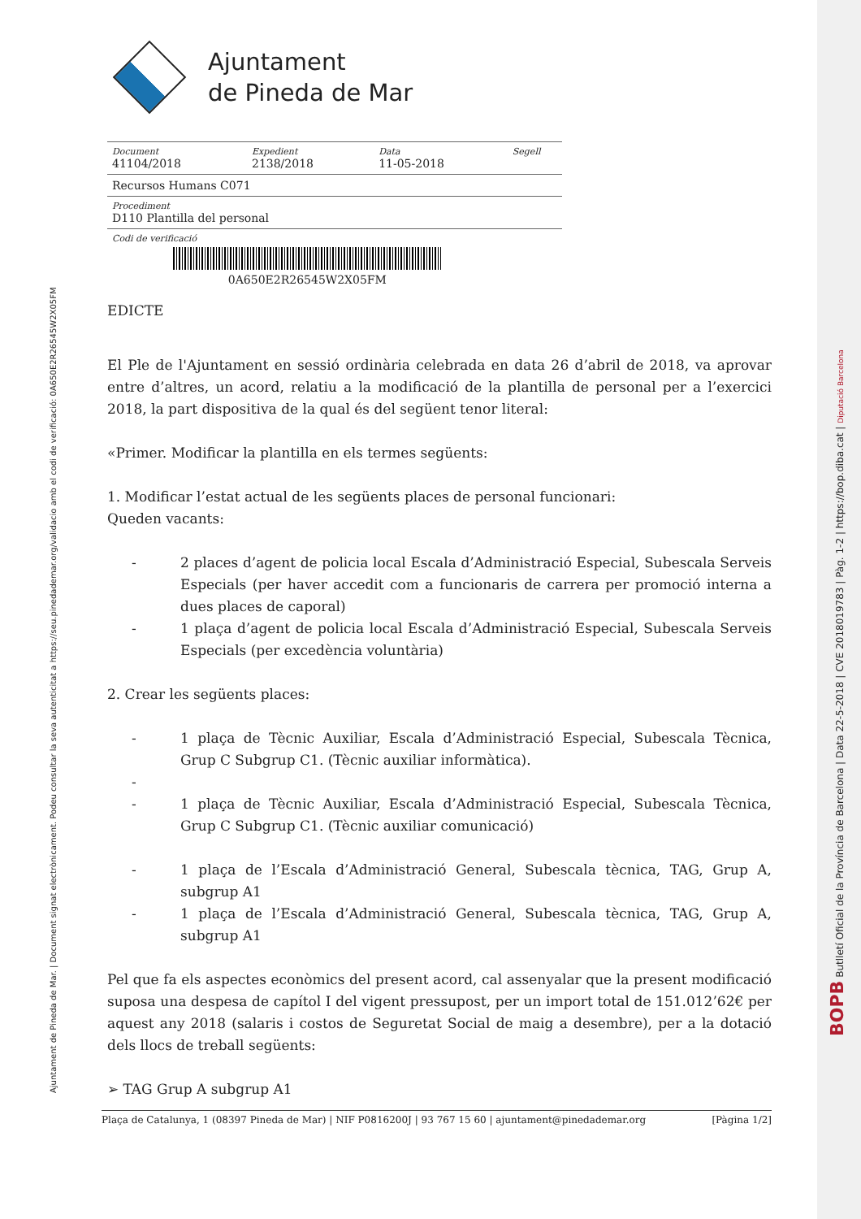Ajuntament
de Pineda de Mar
| Document 41104/2018 | Expedient 2138/2018 | Data 11-05-2018 | Segell |
| Recursos Humans C071 | | | |
| Procediment D110 Plantilla del personal | | | |
| Codi de verificació 0A650E2R26545W2X05FM | | | |
EDICTE
El Ple de l'Ajuntament en sessió ordinària celebrada en data 26 d’abril de 2018, va aprovar entre d’altres, un acord, relatiu a la modificació de la plantilla de personal per a l’exercici 2018, la part dispositiva de la qual és del següent tenor literal:
«Primer. Modificar la plantilla en els termes següents:
1. Modificar l’estat actual de les següents places de personal funcionari:
Queden vacants:
- 2 places d’agent de policia local Escala d’Administració Especial, Subescala Serveis Especials (per haver accedit com a funcionaris de carrera per promoció interna a dues places de caporal)
- 1 plaça d’agent de policia local Escala d’Administració Especial, Subescala Serveis Especials (per excedència voluntària)
2. Crear les següents places:
- 1 plaça de Tècnic Auxiliar, Escala d’Administració Especial, Subescala Tècnica, Grup C Subgrup C1. (Tècnic auxiliar informàtica).
-
- 1 plaça de Tècnic Auxiliar, Escala d’Administració Especial, Subescala Tècnica, Grup C Subgrup C1. (Tècnic auxiliar comunicació)
- 1 plaça de l’Escala d’Administració General, Subescala tècnica, TAG, Grup A, subgrup A1
- 1 plaça de l’Escala d’Administració General, Subescala tècnica, TAG, Grup A, subgrup A1
Pel que fa els aspectes econòmics del present acord, cal assenyalar que la present modificació suposa una despesa de capítol I del vigent pressupost, per un import total de 151.012’62€ per aquest any 2018 (salaris i costos de Seguretat Social de maig a desembre), per a la dotació dels llocs de treball següents:
➢ TAG Grup A subgrup A1
Plaça de Catalunya, 1 (08397 Pineda de Mar) | NIF P0816200J | 93 767 15 60 | ajuntament@pinedademar.org [Pàgina 1/2]
Ajuntament de Pineda de Mar. | Document signat electrònicament. Podeu consultar la seva autenticitat a https://seu.pinedademar.org/validacio amb el codi de verificació: 0A650E2R26545W2X05FM
BOPB Butlletí Oficial de la Província de Barcelona | Data 22-5-2018 | CVE 2018019783 | Pàg. 1-2 | https://bop.diba.cat | Diputació Barcelona